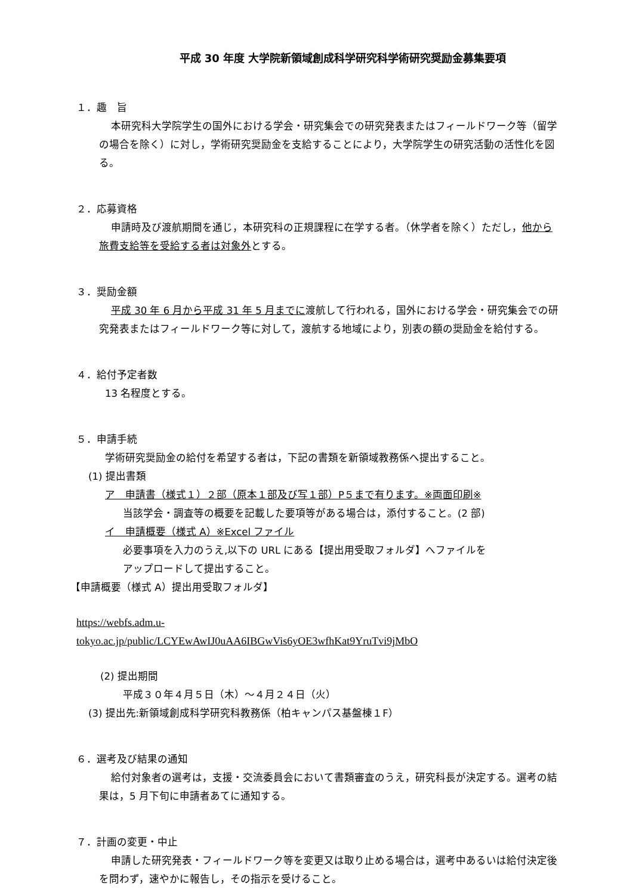平成 30 年度 大学院新領域創成科学研究科学術研究奨励金募集要項
１．趣　旨
本研究科大学院学生の国外における学会・研究集会での研究発表またはフィールドワーク等（留学の場合を除く）に対し，学術研究奨励金を支給することにより，大学院学生の研究活動の活性化を図る。
２．応募資格
申請時及び渡航期間を通じ，本研究科の正規課程に在学する者。（休学者を除く）ただし，他から旅費支給等を受給する者は対象外とする。
３．奨励金額
平成 30 年 6 月から平成 31 年 5 月までに渡航して行われる，国外における学会・研究集会での研究発表またはフィールドワーク等に対して，渡航する地域により，別表の額の奨励金を給付する。
４．給付予定者数
13 名程度とする。
５．申請手続
学術研究奨励金の給付を希望する者は，下記の書類を新領域教務係へ提出すること。
(1) 提出書類
ア　申請書（様式１）２部（原本１部及び写１部）P５まで有ります。※両面印刷※
当該学会・調査等の概要を記載した要項等がある場合は，添付すること。(2 部)
イ　申請概要（様式 A）※Excel ファイル
必要事項を入力のうえ,以下の URL にある【提出用受取フォルダ】へファイルを
アップロードして提出すること。
【申請概要（様式 A）提出用受取フォルダ】
https://webfs.adm.u-
tokyo.ac.jp/public/LCYEwAwIJ0uAA6IBGwVis6yOE3wfhKat9YruTvi9jMbO
(2) 提出期間
平成３０年４月５日（木）～４月２４日（火）
(3) 提出先:新領域創成科学研究科教務係（柏キャンパス基盤棟１F）
６．選考及び結果の通知
給付対象者の選考は，支援・交流委員会において書類審査のうえ，研究科長が決定する。選考の結果は，5 月下旬に申請者あてに通知する。
７．計画の変更・中止
申請した研究発表・フィールドワーク等を変更又は取り止める場合は，選考中あるいは給付決定後を問わず，速やかに報告し，その指示を受けること。